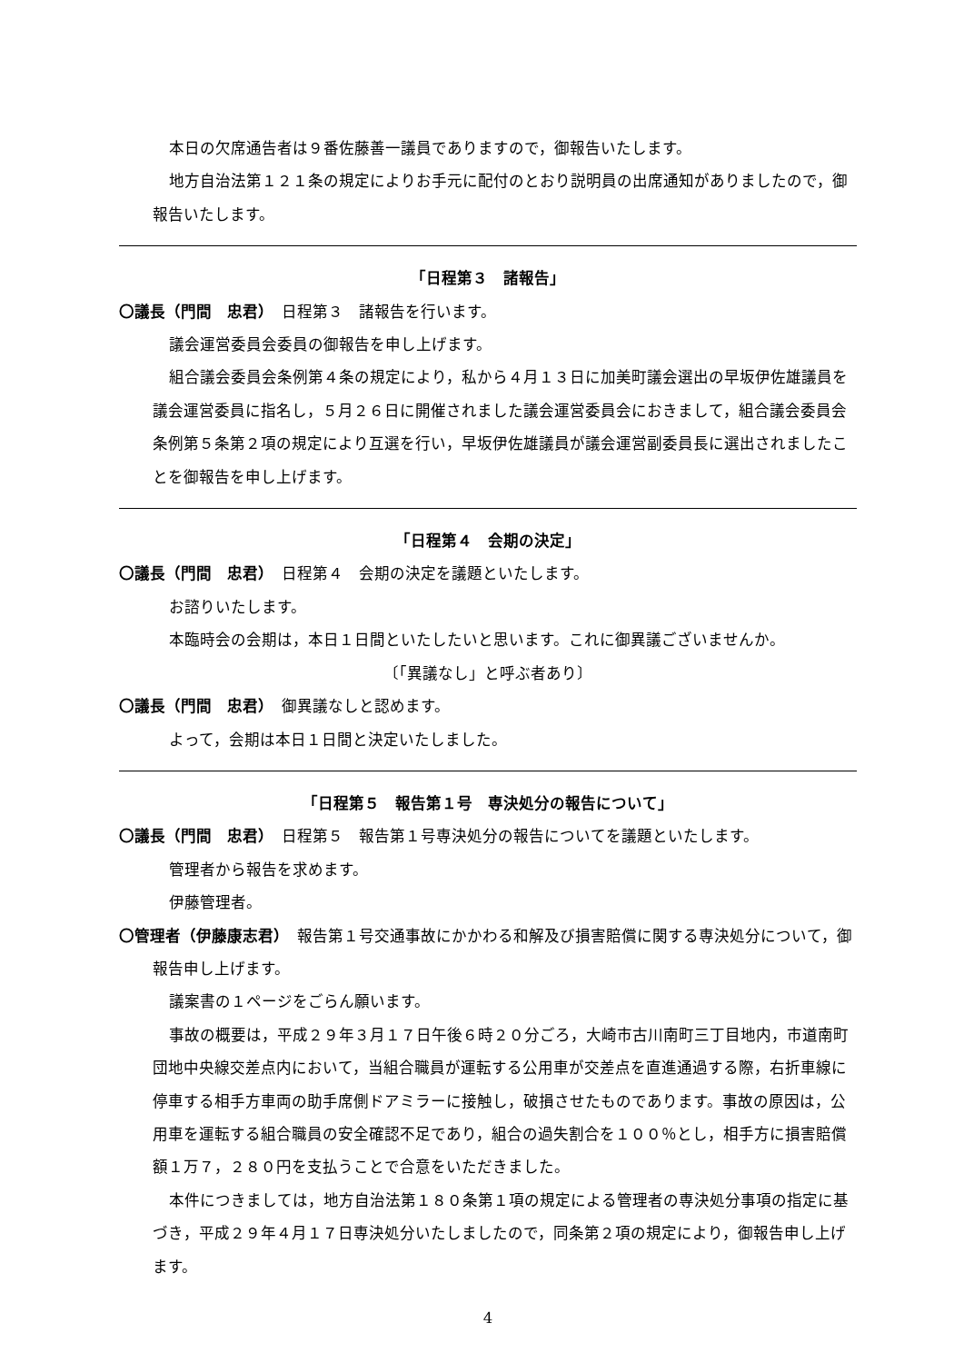本日の欠席通告者は９番佐藤善一議員でありますので，御報告いたします。
地方自治法第１２１条の規定によりお手元に配付のとおり説明員の出席通知がありましたので，御報告いたします。
「日程第３　諸報告」
〇議長（門間　忠君）　日程第３　諸報告を行います。
議会運営委員会委員の御報告を申し上げます。
組合議会委員会条例第４条の規定により，私から４月１３日に加美町議会選出の早坂伊佐雄議員を議会運営委員に指名し，５月２６日に開催されました議会運営委員会におきまして，組合議会委員会条例第５条第２項の規定により互選を行い，早坂伊佐雄議員が議会運営副委員長に選出されましたことを御報告を申し上げます。
「日程第４　会期の決定」
〇議長（門間　忠君）　日程第４　会期の決定を議題といたします。
お諮りいたします。
本臨時会の会期は，本日１日間といたしたいと思います。これに御異議ございませんか。
〔「異議なし」と呼ぶ者あり〕
〇議長（門間　忠君）　御異議なしと認めます。
よって，会期は本日１日間と決定いたしました。
「日程第５　報告第１号　専決処分の報告について」
〇議長（門間　忠君）　日程第５　報告第１号専決処分の報告についてを議題といたします。
管理者から報告を求めます。
伊藤管理者。
〇管理者（伊藤康志君）　報告第１号交通事故にかかわる和解及び損害賠償に関する専決処分について，御報告申し上げます。
議案書の１ページをごらん願います。
事故の概要は，平成２９年３月１７日午後６時２０分ごろ，大崎市古川南町三丁目地内，市道南町団地中央線交差点内において，当組合職員が運転する公用車が交差点を直進通過する際，右折車線に停車する相手方車両の助手席側ドアミラーに接触し，破損させたものであります。事故の原因は，公用車を運転する組合職員の安全確認不足であり，組合の過失割合を１００％とし，相手方に損害賠償額１万７，２８０円を支払うことで合意をいただきました。
本件につきましては，地方自治法第１８０条第１項の規定による管理者の専決処分事項の指定に基づき，平成２９年４月１７日専決処分いたしましたので，同条第２項の規定により，御報告申し上げます。
4